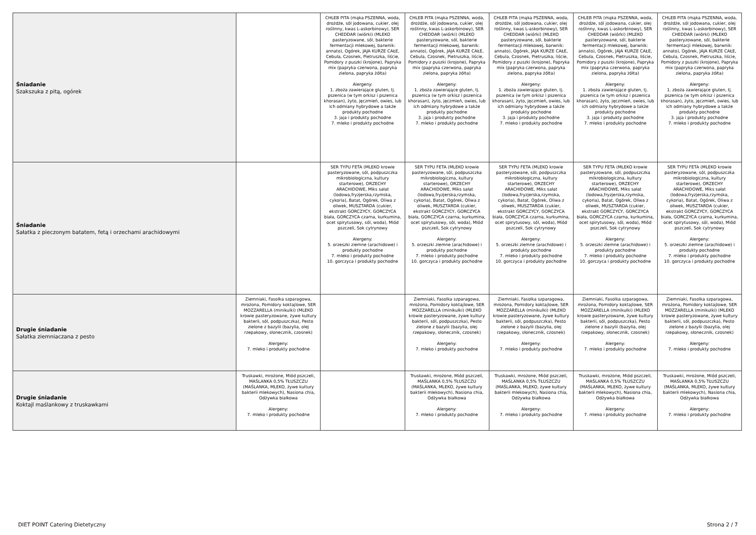| Śniadanie Szakszuka z pitą, ogórek | | CHLEB PITA (mąka PSZENNA, woda, drożdże, sól jodowana, cukier, olej roślinny, kwas L-askorbinowy), SER CHEDDAR (wiórki) (MLEKO pasteryzowane, sól, bakterie fermentacji mlekowej, barwnik: annato), Ogórek, JAJA KURZE CAŁE, Cebula, Czosnek, Pietruszka, liście, Pomidory z puszki (krojone), Papryka mix (papryka czerwona, papryka zielona, papryka żółta) Alergeny: 1. zboża zawierające gluten, tj. pszenica (w tym orkisz i pszenica khorasan), żyto, jęczmień, owies, lub ich odmiany hybrydowe a także produkty pochodne 3. jaja i produkty pochodne 7. mleko i produkty pochodne | CHLEB PITA (mąka PSZENNA, woda, drożdże, sól jodowana, cukier, olej roślinny, kwas L-askorbinowy), SER CHEDDAR (wiórki) (MLEKO pasteryzowane, sól, bakterie fermentacji mlekowej, barwnik: annato), Ogórek, JAJA KURZE CAŁE, Cebula, Czosnek, Pietruszka, liście, Pomidory z puszki (krojone), Papryka mix (papryka czerwona, papryka zielona, papryka żółta) Alergeny: 1. zboża zawierające gluten, tj. pszenica (w tym orkisz i pszenica khorasan), żyto, jęczmień, owies, lub ich odmiany hybrydowe a także produkty pochodne 3. jaja i produkty pochodne 7. mleko i produkty pochodne | CHLEB PITA (mąka PSZENNA, woda, drożdże, sól jodowana, cukier, olej roślinny, kwas L-askorbinowy), SER CHEDDAR (wiórki) (MLEKO pasteryzowane, sól, bakterie fermentacji mlekowej, barwnik: annato), Ogórek, JAJA KURZE CAŁE, Cebula, Czosnek, Pietruszka, liście, Pomidory z puszki (krojone), Papryka mix (papryka czerwona, papryka zielona, papryka żółta) Alergeny: 1. zboża zawierające gluten, tj. pszenica (w tym orkisz i pszenica khorasan), żyto, jęczmień, owies, lub ich odmiany hybrydowe a także produkty pochodne 3. jaja i produkty pochodne 7. mleko i produkty pochodne | CHLEB PITA (mąka PSZENNA, woda, drożdże, sól jodowana, cukier, olej roślinny, kwas L-askorbinowy), SER CHEDDAR (wiórki) (MLEKO pasteryzowane, sól, bakterie fermentacji mlekowej, barwnik: annato), Ogórek, JAJA KURZE CAŁE, Cebula, Czosnek, Pietruszka, liście, Pomidory z puszki (krojone), Papryka mix (papryka czerwona, papryka zielona, papryka żółta) Alergeny: 1. zboża zawierające gluten, tj. pszenica (w tym orkisz i pszenica khorasan), żyto, jęczmień, owies, lub ich odmiany hybrydowe a także produkty pochodne 3. jaja i produkty pochodne 7. mleko i produkty pochodne | CHLEB PITA (mąka PSZENNA, woda, drożdże, sól jodowana, cukier, olej roślinny, kwas L-askorbinowy), SER CHEDDAR (wiórki) (MLEKO pasteryzowane, sól, bakterie fermentacji mlekowej, barwnik: annato), Ogórek, JAJA KURZE CAŁE, Cebula, Czosnek, Pietruszka, liście, Pomidory z puszki (krojone), Papryka mix (papryka czerwona, papryka zielona, papryka żółta) Alergeny: 1. zboża zawierające gluten, tj. pszenica (w tym orkisz i pszenica khorasan), żyto, jęczmień, owies, lub ich odmiany hybrydowe a także produkty pochodne 3. jaja i produkty pochodne 7. mleko i produkty pochodne |
| Śniadanie Sałatka z pieczonym batatem, fetą i orzechami arachidowymi | | SER TYPU FETA (MLEKO krowie pasteryzowane, sól, podpuszczka mikrobiologiczna, kultury starterowe), ORZECHY ARACHIDOWE, Miks sałat (lodowa,fryzjerska,rzymska, cykoria), Batat, Ogórek, Oliwa z oliwek, MUSZTARDA (cukier, ekstrakt GORCZYCY, GORCZYCA biała, GORCZYCA czarna, kurkumina, ocet spirytusowy, sól, woda), Miód pszczeli, Sok cytrynowy Alergeny: 5. orzeszki ziemne (arachidowe) i produkty pochodne 7. mleko i produkty pochodne 10. gorczyca i produkty pochodne | SER TYPU FETA (MLEKO krowie pasteryzowane, sól, podpuszczka mikrobiologiczna, kultury starterowe), ORZECHY ARACHIDOWE, Miks sałat (lodowa,fryzjerska,rzymska, cykoria), Batat, Ogórek, Oliwa z oliwek, MUSZTARDA (cukier, ekstrakt GORCZYCY, GORCZYCA biała, GORCZYCA czarna, kurkumina, ocet spirytusowy, sól, woda), Miód pszczeli, Sok cytrynowy Alergeny: 5. orzeszki ziemne (arachidowe) i produkty pochodne 7. mleko i produkty pochodne 10. gorczyca i produkty pochodne | SER TYPU FETA (MLEKO krowie pasteryzowane, sól, podpuszczka mikrobiologiczna, kultury starterowe), ORZECHY ARACHIDOWE, Miks sałat (lodowa,fryzjerska,rzymska, cykoria), Batat, Ogórek, Oliwa z oliwek, MUSZTARDA (cukier, ekstrakt GORCZYCY, GORCZYCA biała, GORCZYCA czarna, kurkumina, ocet spirytusowy, sól, woda), Miód pszczeli, Sok cytrynowy Alergeny: 5. orzeszki ziemne (arachidowe) i produkty pochodne 7. mleko i produkty pochodne 10. gorczyca i produkty pochodne | SER TYPU FETA (MLEKO krowie pasteryzowane, sól, podpuszczka mikrobiologiczna, kultury starterowe), ORZECHY ARACHIDOWE, Miks sałat (lodowa,fryzjerska,rzymska, cykoria), Batat, Ogórek, Oliwa z oliwek, MUSZTARDA (cukier, ekstrakt GORCZYCY, GORCZYCA biała, GORCZYCA czarna, kurkumina, ocet spirytusowy, sól, woda), Miód pszczeli, Sok cytrynowy Alergeny: 5. orzeszki ziemne (arachidowe) i produkty pochodne 7. mleko i produkty pochodne 10. gorczyca i produkty pochodne | SER TYPU FETA (MLEKO krowie pasteryzowane, sól, podpuszczka mikrobiologiczna, kultury starterowe), ORZECHY ARACHIDOWE, Miks sałat (lodowa,fryzjerska,rzymska, cykoria), Batat, Ogórek, Oliwa z oliwek, MUSZTARDA (cukier, ekstrakt GORCZYCY, GORCZYCA biała, GORCZYCA czarna, kurkumina, ocet spirytusowy, sól, woda), Miód pszczeli, Sok cytrynowy Alergeny: 5. orzeszki ziemne (arachidowe) i produkty pochodne 7. mleko i produkty pochodne 10. gorczyca i produkty pochodne |
| Drugie śniadanie Sałatka ziemniaczana z pesto | Ziemniaki, Fasolka szparagowa, mrożona, Pomidory koktajlowe, SER MOZZARELLA (minikulki) (MLEKO krowie pasteryzowane, żywe kultury bakterii, sól, podpuszczka), Pesto zielone z bazylii (bazylia, olej rzepakowy, słonecznik, czosnek) Alergeny: 7. mleko i produkty pochodne | | Ziemniaki, Fasolka szparagowa, mrożona, Pomidory koktajlowe, SER MOZZARELLA (minikulki) (MLEKO krowie pasteryzowane, żywe kultury bakterii, sól, podpuszczka), Pesto zielone z bazylii (bazylia, olej rzepakowy, słonecznik, czosnek) Alergeny: 7. mleko i produkty pochodne | Ziemniaki, Fasolka szparagowa, mrożona, Pomidory koktajlowe, SER MOZZARELLA (minikulki) (MLEKO krowie pasteryzowane, żywe kultury bakterii, sól, podpuszczka), Pesto zielone z bazylii (bazylia, olej rzepakowy, słonecznik, czosnek) Alergeny: 7. mleko i produkty pochodne | Ziemniaki, Fasolka szparagowa, mrożona, Pomidory koktajlowe, SER MOZZARELLA (minikulki) (MLEKO krowie pasteryzowane, żywe kultury bakterii, sól, podpuszczka), Pesto zielone z bazylii (bazylia, olej rzepakowy, słonecznik, czosnek) Alergeny: 7. mleko i produkty pochodne | Ziemniaki, Fasolka szparagowa, mrożona, Pomidory koktajlowe, SER MOZZARELLA (minikulki) (MLEKO krowie pasteryzowane, żywe kultury bakterii, sól, podpuszczka), Pesto zielone z bazylii (bazylia, olej rzepakowy, słonecznik, czosnek) Alergeny: 7. mleko i produkty pochodne |
| Drugie śniadanie Koktajl maślankowy z truskawkami | Truskawki, mrożone, Miód pszczeli, MAŚLANKA 0,5% TŁUSZCZU (MAŚLANKA, MLEKO, żywe kultury bakterii mlekowych), Nasiona chia, Odżywka białkowa Alergeny: 7. mleko i produkty pochodne | | Truskawki, mrożone, Miód pszczeli, MAŚLANKA 0,5% TŁUSZCZU (MAŚLANKA, MLEKO, żywe kultury bakterii mlekowych), Nasiona chia, Odżywka białkowa Alergeny: 7. mleko i produkty pochodne | Truskawki, mrożone, Miód pszczeli, MAŚLANKA 0,5% TŁUSZCZU (MAŚLANKA, MLEKO, żywe kultury bakterii mlekowych), Nasiona chia, Odżywka białkowa Alergeny: 7. mleko i produkty pochodne | Truskawki, mrożone, Miód pszczeli, MAŚLANKA 0,5% TŁUSZCZU (MAŚLANKA, MLEKO, żywe kultury bakterii mlekowych), Nasiona chia, Odżywka białkowa Alergeny: 7. mleko i produkty pochodne | Truskawki, mrożone, Miód pszczeli, MAŚLANKA 0,5% TŁUSZCZU (MAŚLANKA, MLEKO, żywe kultury bakterii mlekowych), Nasiona chia, Odżywka białkowa Alergeny: 7. mleko i produkty pochodne |
DIET POINT Catering Dietetyczny
Strona 2 / 7